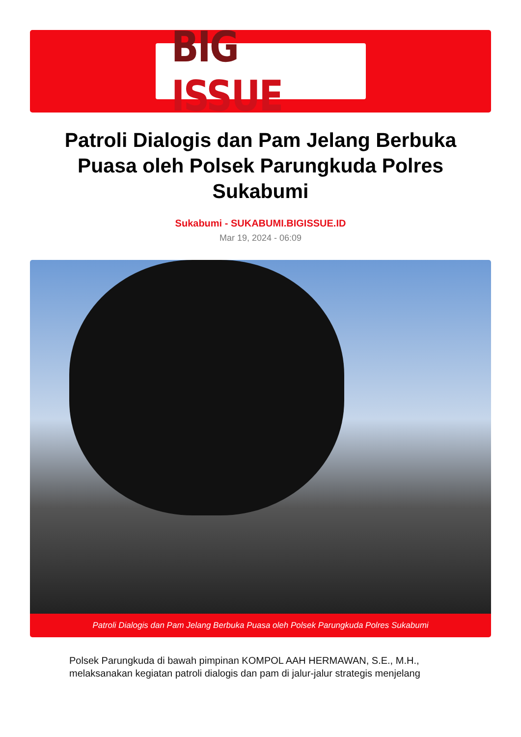BIG ISSUE
Patroli Dialogis dan Pam Jelang Berbuka Puasa oleh Polsek Parungkuda Polres Sukabumi
Sukabumi - SUKABUMI.BIGISSUE.ID
Mar 19, 2024 - 06:09
Patroli Dialogis dan Pam Jelang Berbuka Puasa oleh Polsek Parungkuda Polres Sukabumi
Polsek Parungkuda di bawah pimpinan KOMPOL AAH HERMAWAN, S.E., M.H., melaksanakan kegiatan patroli dialogis dan pam di jalur-jalur strategis menjelang